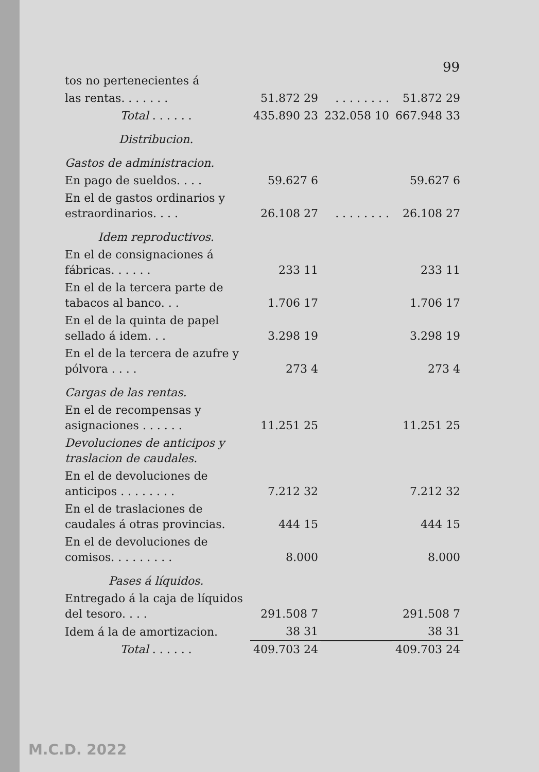99
| tos no pertenecientes á | | | |
| las rentas. . . . . . . | 51.872 29 | . . . . . . . . | 51.872 29 |
| Total . . . . . . | 435.890 23 | 232.058 10 | 667.948 33 |
| Distribucion. | | | |
| Gastos de administracion. | | | |
| En pago de sueldos. . . . | 59.627 6 | | 59.627 6 |
| En el de gastos ordinarios y estraordinarios. . . . | 26.108 27 | . . . . . . . . | 26.108 27 |
| Idem reproductivos. | | | |
| En el de consignaciones á fábricas. . . . . . | 233 11 | | 233 11 |
| En el de la tercera parte de tabacos al banco. . . | 1.706 17 | | 1.706 17 |
| En el de la quinta de papel sellado á idem. . . | 3.298 19 | | 3.298 19 |
| En el de la tercera de azufre y pólvora . . . . | 273 4 | | 273 4 |
| Cargas de las rentas. | | | |
| En el de recompensas y asignaciones . . . . . . | 11.251 25 | | 11.251 25 |
| Devoluciones de anticipos y traslacion de caudales. | | | |
| En el de devoluciones de anticipos . . . . . . . . | 7.212 32 | | 7.212 32 |
| En el de traslaciones de caudales á otras provincias. | 444 15 | | 444 15 |
| En el de devoluciones de comisos. . . . . . . . . | 8.000 | | 8.000 |
| Pases á líquidos. | | | |
| Entregado á la caja de líquidos del tesoro. . . . | 291.508 7 | | 291.508 7 |
| Idem á la de amortizacion. | 38 31 | | 38 31 |
| Total . . . . . . | 409.703 24 | | 409.703 24 |
M.C.D. 2022